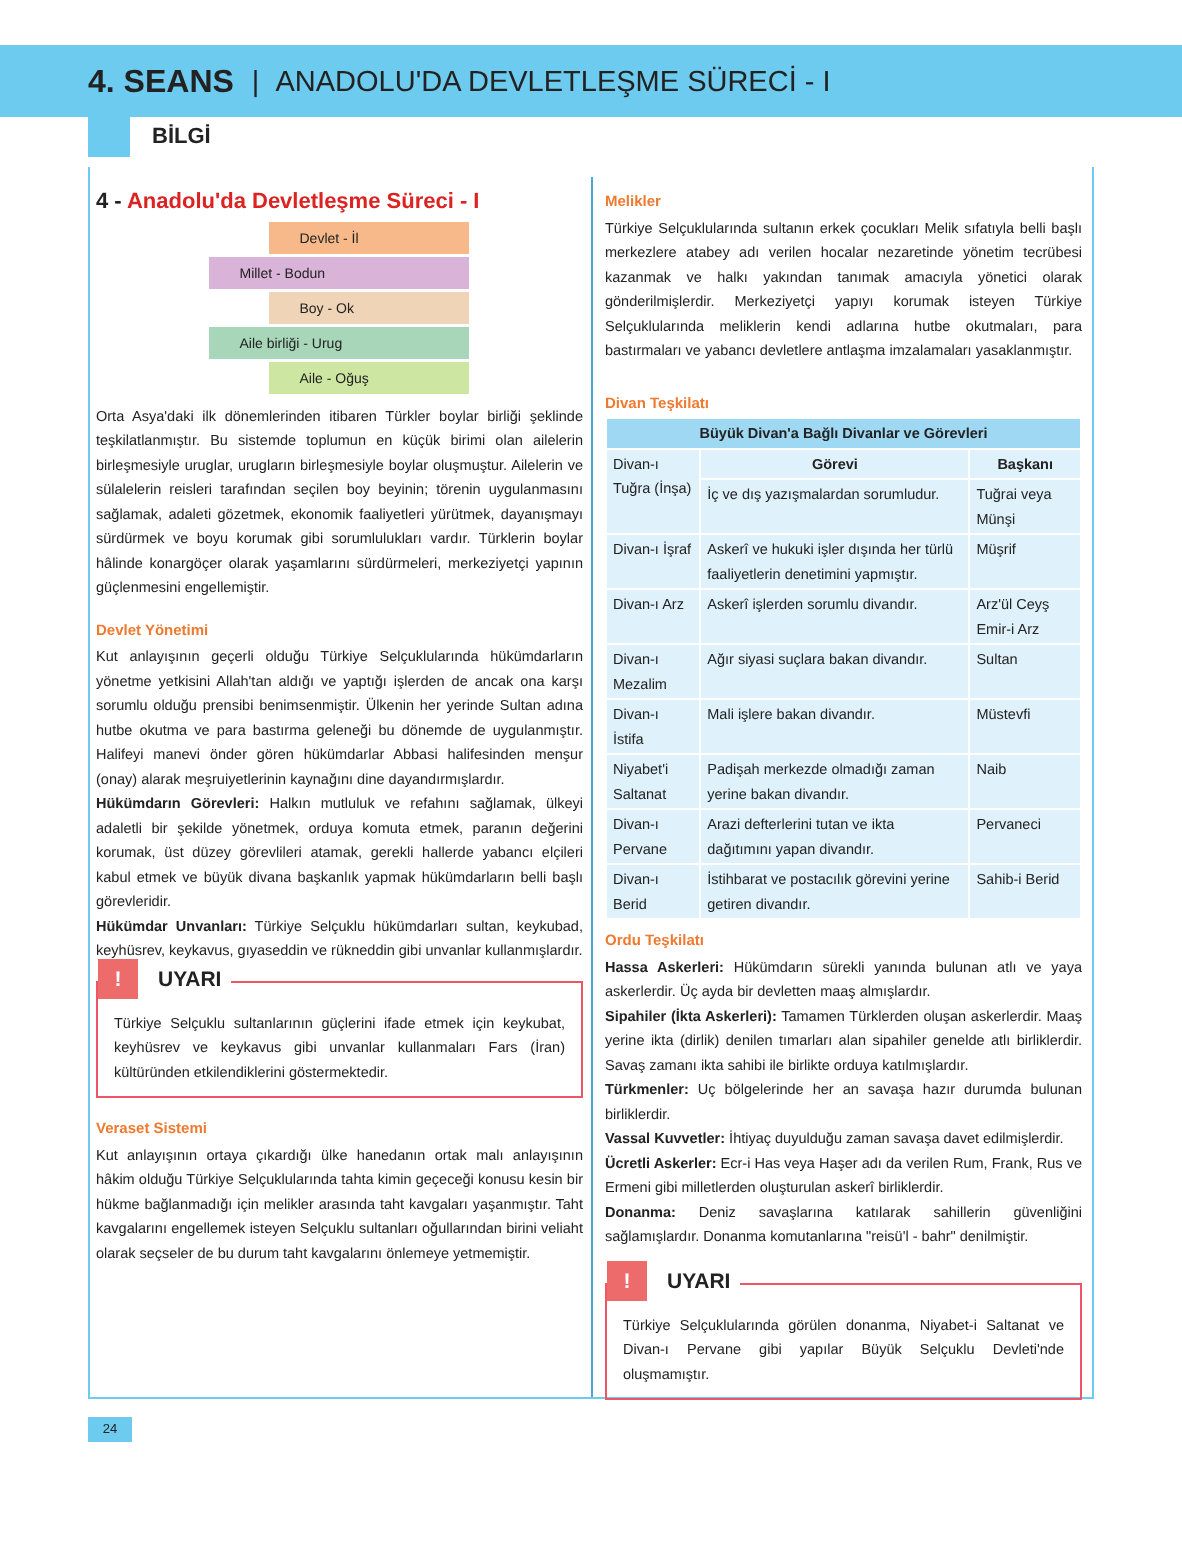4. SEANS | ANADOLU'DA DEVLETLEŞME SÜRECİ - I
BİLGİ
4 - Anadolu'da Devletleşme Süreci - I
Devlet - İl
Millet - Bodun
Boy - Ok
Aile birliği - Urug
Aile - Oğuş
Orta Asya'daki ilk dönemlerinden itibaren Türkler boylar birliği şeklinde teşkilatlanmıştır. Bu sistemde toplumun en küçük birimi olan ailelerin birleşmesiyle uruglar, urugların birleşmesiyle boylar oluşmuştur. Ailelerin ve sülalelerin reisleri tarafından seçilen boy beyinin; törenin uygulanmasını sağlamak, adaleti gözetmek, ekonomik faaliyetleri yürütmek, dayanışmayı sürdürmek ve boyu korumak gibi sorumlulukları vardır. Türklerin boylar hâlinde konargöçer olarak yaşamlarını sürdürmeleri, merkeziyetçi yapının güçlenmesini engellemiştir.
Devlet Yönetimi
Kut anlayışının geçerli olduğu Türkiye Selçuklularında hükümdarların yönetme yetkisini Allah'tan aldığı ve yaptığı işlerden de ancak ona karşı sorumlu olduğu prensibi benimsenmiştir. Ülkenin her yerinde Sultan adına hutbe okutma ve para bastırma geleneği bu dönemde de uygulanmıştır. Halifeyi manevi önder gören hükümdarlar Abbasi halifesinden menşur (onay) alarak meşruiyetlerinin kaynağını dine dayandırmışlardır.
Hükümdarın Görevleri: Halkın mutluluk ve refahını sağlamak, ülkeyi adaletli bir şekilde yönetmek, orduya komuta etmek, paranın değerini korumak, üst düzey görevlileri atamak, gerekli hallerde yabancı elçileri kabul etmek ve büyük divana başkanlık yapmak hükümdarların belli başlı görevleridir.
Hükümdar Unvanları: Türkiye Selçuklu hükümdarları sultan, keykubad, keyhüsrev, keykavus, gıyaseddin ve rükneddin gibi unvanlar kullanmışlardır.
! UYARI
Türkiye Selçuklu sultanlarının güçlerini ifade etmek için keykubat, keyhüsrev ve keykavus gibi unvanlar kullanmaları Fars (İran) kültüründen etkilendiklerini göstermektedir.
Veraset Sistemi
Kut anlayışının ortaya çıkardığı ülke hanedanın ortak malı anlayışının hâkim olduğu Türkiye Selçuklularında tahta kimin geçeceği konusu kesin bir hükme bağlanmadığı için melikler arasında taht kavgaları yaşanmıştır. Taht kavgalarını engellemek isteyen Selçuklu sultanları oğullarından birini veliaht olarak seçseler de bu durum taht kavgalarını önlemeye yetmemiştir.
Melikler
Türkiye Selçuklularında sultanın erkek çocukları Melik sıfatıyla belli başlı merkezlere atabey adı verilen hocalar nezaretinde yönetim tecrübesi kazanmak ve halkı yakından tanımak amacıyla yönetici olarak gönderilmişlerdir. Merkeziyetçi yapıyı korumak isteyen Türkiye Selçuklularında meliklerin kendi adlarına hutbe okutmaları, para bastırmaları ve yabancı devletlere antlaşma imzalamaları yasaklanmıştır.
Divan Teşkilatı
| Büyük Divan'a Bağlı Divanlar ve Görevleri | | |
| --- | --- | --- |
| Divan-ı Tuğra (İnşa) | Görevi | Başkanı |
| | İç ve dış yazışmalardan sorumludur. | Tuğrai veya Münşi |
| Divan-ı İşraf | Askerî ve hukuki işler dışında her türlü faaliyetlerin denetimini yapmıştır. | Müşrif |
| Divan-ı Arz | Askerî işlerden sorumlu divandır. | Arz'ül Ceyş Emir-i Arz |
| Divan-ı Mezalim | Ağır siyasi suçlara bakan divandır. | Sultan |
| Divan-ı İstifa | Mali işlere bakan divandır. | Müstevfi |
| Niyabet'i Saltanat | Padişah merkezde olmadığı zaman yerine bakan divandır. | Naib |
| Divan-ı Pervane | Arazi defterlerini tutan ve ikta dağıtımını yapan divandır. | Pervaneci |
| Divan-ı Berid | İstihbarat ve postacılık görevini yerine getiren divandır. | Sahib-i Berid |
Ordu Teşkilatı
Hassa Askerleri: Hükümdarın sürekli yanında bulunan atlı ve yaya askerlerdir. Üç ayda bir devletten maaş almışlardır.
Sipahiler (İkta Askerleri): Tamamen Türklerden oluşan askerlerdir. Maaş yerine ikta (dirlik) denilen tımarları alan sipahiler genelde atlı birliklerdir. Savaş zamanı ikta sahibi ile birlikte orduya katılmışlardır.
Türkmenler: Uç bölgelerinde her an savaşa hazır durumda bulunan birliklerdir.
Vassal Kuvvetler: İhtiyaç duyulduğu zaman savaşa davet edilmişlerdir.
Ücretli Askerler: Ecr-i Has veya Haşer adı da verilen Rum, Frank, Rus ve Ermeni gibi milletlerden oluşturulan askerî birliklerdir.
Donanma: Deniz savaşlarına katılarak sahillerin güvenliğini sağlamışlardır. Donanma komutanlarına "reisü'l - bahr" denilmiştir.
! UYARI
Türkiye Selçuklularında görülen donanma, Niyabet-i Saltanat ve Divan-ı Pervane gibi yapılar Büyük Selçuklu Devleti'nde oluşmamıştır.
24